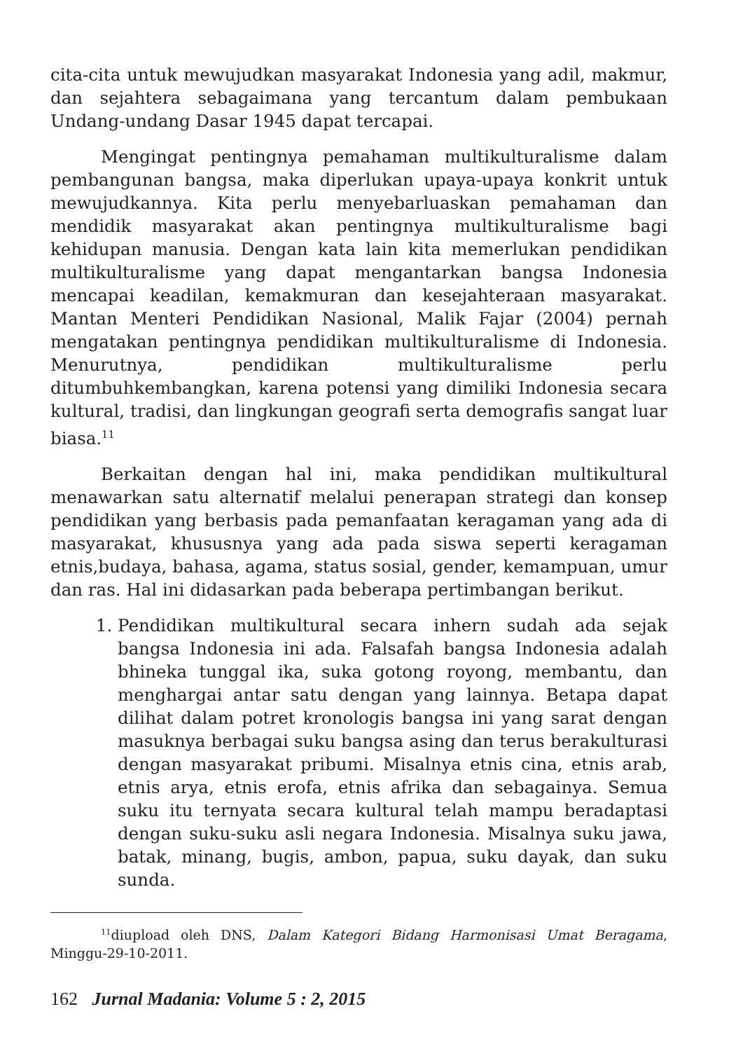cita-cita untuk mewujudkan masyarakat Indonesia yang adil, makmur, dan sejahtera sebagaimana yang tercantum dalam pembukaan Undang-undang Dasar 1945 dapat tercapai.
Mengingat pentingnya pemahaman multikulturalisme dalam pembangunan bangsa, maka diperlukan upaya-upaya konkrit untuk mewujudkannya. Kita perlu menyebarluaskan pemahaman dan mendidik masyarakat akan pentingnya multikulturalisme bagi kehidupan manusia. Dengan kata lain kita memerlukan pendidikan multikulturalisme yang dapat mengantarkan bangsa Indonesia mencapai keadilan, kemakmuran dan kesejahteraan masyarakat. Mantan Menteri Pendidikan Nasional, Malik Fajar (2004) pernah mengatakan pentingnya pendidikan multikulturalisme di Indonesia. Menurutnya, pendidikan multikulturalisme perlu ditumbuhkembangkan, karena potensi yang dimiliki Indonesia secara kultural, tradisi, dan lingkungan geografi serta demografis sangat luar biasa.<sup>11</sup>
Berkaitan dengan hal ini, maka pendidikan multikultural menawarkan satu alternatif melalui penerapan strategi dan konsep pendidikan yang berbasis pada pemanfaatan keragaman yang ada di masyarakat, khususnya yang ada pada siswa seperti keragaman etnis,budaya, bahasa, agama, status sosial, gender, kemampuan, umur dan ras. Hal ini didasarkan pada beberapa pertimbangan berikut.
1. Pendidikan multikultural secara inhern sudah ada sejak bangsa Indonesia ini ada. Falsafah bangsa Indonesia adalah bhineka tunggal ika, suka gotong royong, membantu, dan menghargai antar satu dengan yang lainnya. Betapa dapat dilihat dalam potret kronologis bangsa ini yang sarat dengan masuknya berbagai suku bangsa asing dan terus berakulturasi dengan masyarakat pribumi. Misalnya etnis cina, etnis arab, etnis arya, etnis erofa, etnis afrika dan sebagainya. Semua suku itu ternyata secara kultural telah mampu beradaptasi dengan suku-suku asli negara Indonesia. Misalnya suku jawa, batak, minang, bugis, ambon, papua, suku dayak, dan suku sunda.
<sup>11</sup> diupload oleh DNS, Dalam Kategori Bidang Harmonisasi Umat Beragama, Minggu-29-10-2011.
162 Jurnal Madania: Volume 5 : 2, 2015